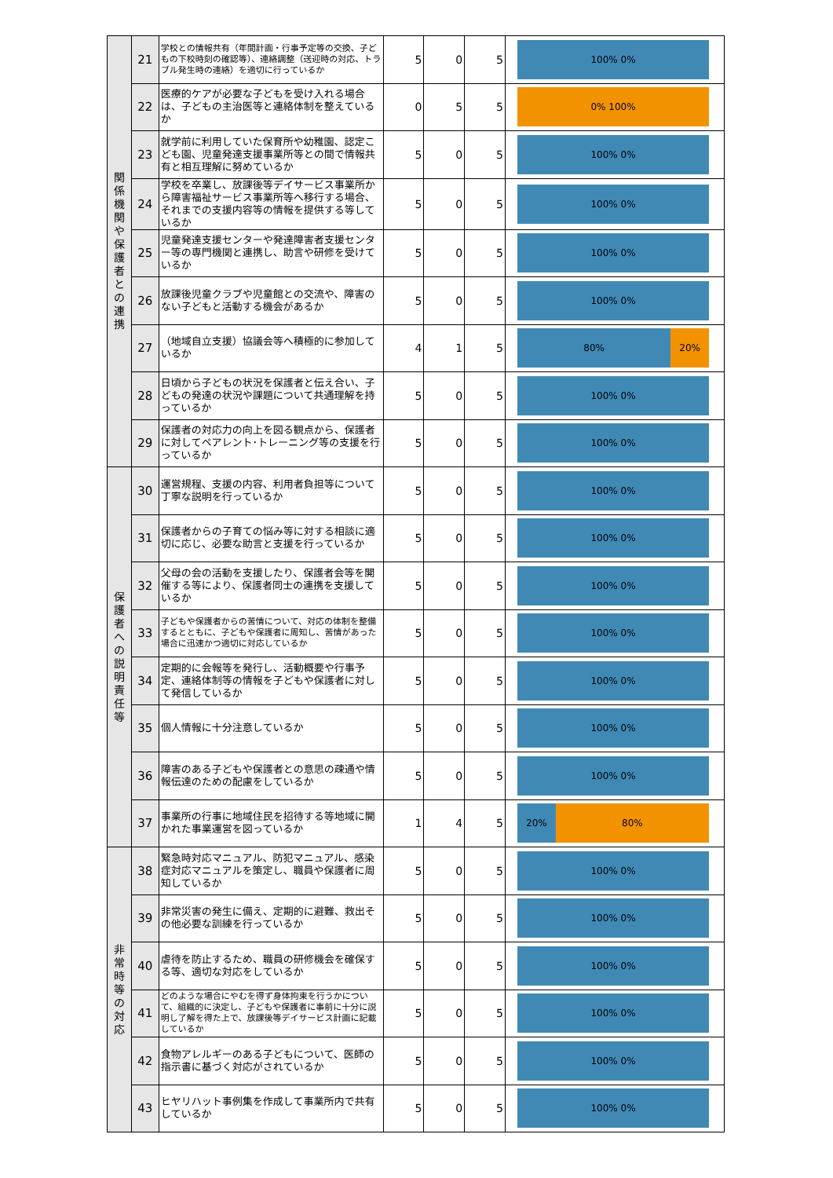| 関 係 機 関 や 保 護 者 と の 連 携 | 21 | 学校との情報共有（年間計画・行事予定等の交換、子どもの下校時刻の確認等）、連絡調整（送迎時の対応、トラブル発生時の連絡）を適切に行っているか | 5 | 0 | 5 | 100% 0% |
| | 22 | 医療的ケアが必要な子どもを受け入れる場合は、子どもの主治医等と連絡体制を整えているか | 0 | 5 | 5 | 0% 100% |
| | 23 | 就学前に利用していた保育所や幼稚園、認定こども園、児童発達支援事業所等との間で情報共有と相互理解に努めているか | 5 | 0 | 5 | 100% 0% |
| | 24 | 学校を卒業し、放課後等デイサービス事業所から障害福祉サービス事業所等へ移行する場合、それまでの支援内容等の情報を提供する等しているか | 5 | 0 | 5 | 100% 0% |
| | 25 | 児童発達支援センターや発達障害者支援センター等の専門機関と連携し、助言や研修を受けているか | 5 | 0 | 5 | 100% 0% |
| | 26 | 放課後児童クラブや児童館との交流や、障害のない子どもと活動する機会があるか | 5 | 0 | 5 | 100% 0% |
| | 27 | （地域自立支援）協議会等へ積極的に参加しているか | 4 | 1 | 5 | 80% 20% |
| | 28 | 日頃から子どもの状況を保護者と伝え合い、子どもの発達の状況や課題について共通理解を持っているか | 5 | 0 | 5 | 100% 0% |
| | 29 | 保護者の対応力の向上を図る観点から、保護者に対してペアレント･トレーニング等の支援を行っているか | 5 | 0 | 5 | 100% 0% |
| 保 護 者 へ の 説 明 責 任 等 | 30 | 運営規程、支援の内容、利用者負担等について丁寧な説明を行っているか | 5 | 0 | 5 | 100% 0% |
| | 31 | 保護者からの子育ての悩み等に対する相談に適切に応じ、必要な助言と支援を行っているか | 5 | 0 | 5 | 100% 0% |
| | 32 | 父母の会の活動を支援したり、保護者会等を開催する等により、保護者同士の連携を支援しているか | 5 | 0 | 5 | 100% 0% |
| | 33 | 子どもや保護者からの苦情について、対応の体制を整備するとともに、子どもや保護者に周知し、苦情があった場合に迅速かつ適切に対応しているか | 5 | 0 | 5 | 100% 0% |
| | 34 | 定期的に会報等を発行し、活動概要や行事予定、連絡体制等の情報を子どもや保護者に対して発信しているか | 5 | 0 | 5 | 100% 0% |
| | 35 | 個人情報に十分注意しているか | 5 | 0 | 5 | 100% 0% |
| | 36 | 障害のある子どもや保護者との意思の疎通や情報伝達のための配慮をしているか | 5 | 0 | 5 | 100% 0% |
| | 37 | 事業所の行事に地域住民を招待する等地域に開かれた事業運営を図っているか | 1 | 4 | 5 | 20% 80% |
| 非 常 時 等 の 対 応 | 38 | 緊急時対応マニュアル、防犯マニュアル、感染症対応マニュアルを策定し、職員や保護者に周知しているか | 5 | 0 | 5 | 100% 0% |
| | 39 | 非常災害の発生に備え、定期的に避難、救出その他必要な訓練を行っているか | 5 | 0 | 5 | 100% 0% |
| | 40 | 虐待を防止するため、職員の研修機会を確保する等、適切な対応をしているか | 5 | 0 | 5 | 100% 0% |
| | 41 | どのような場合にやむを得ず身体拘束を行うかについて、組織的に決定し、子どもや保護者に事前に十分に説明し了解を得た上で、放課後等デイサービス計画に記載しているか | 5 | 0 | 5 | 100% 0% |
| | 42 | 食物アレルギーのある子どもについて、医師の指示書に基づく対応がされているか | 5 | 0 | 5 | 100% 0% |
| | 43 | ヒヤリハット事例集を作成して事業所内で共有しているか | 5 | 0 | 5 | 100% 0% |